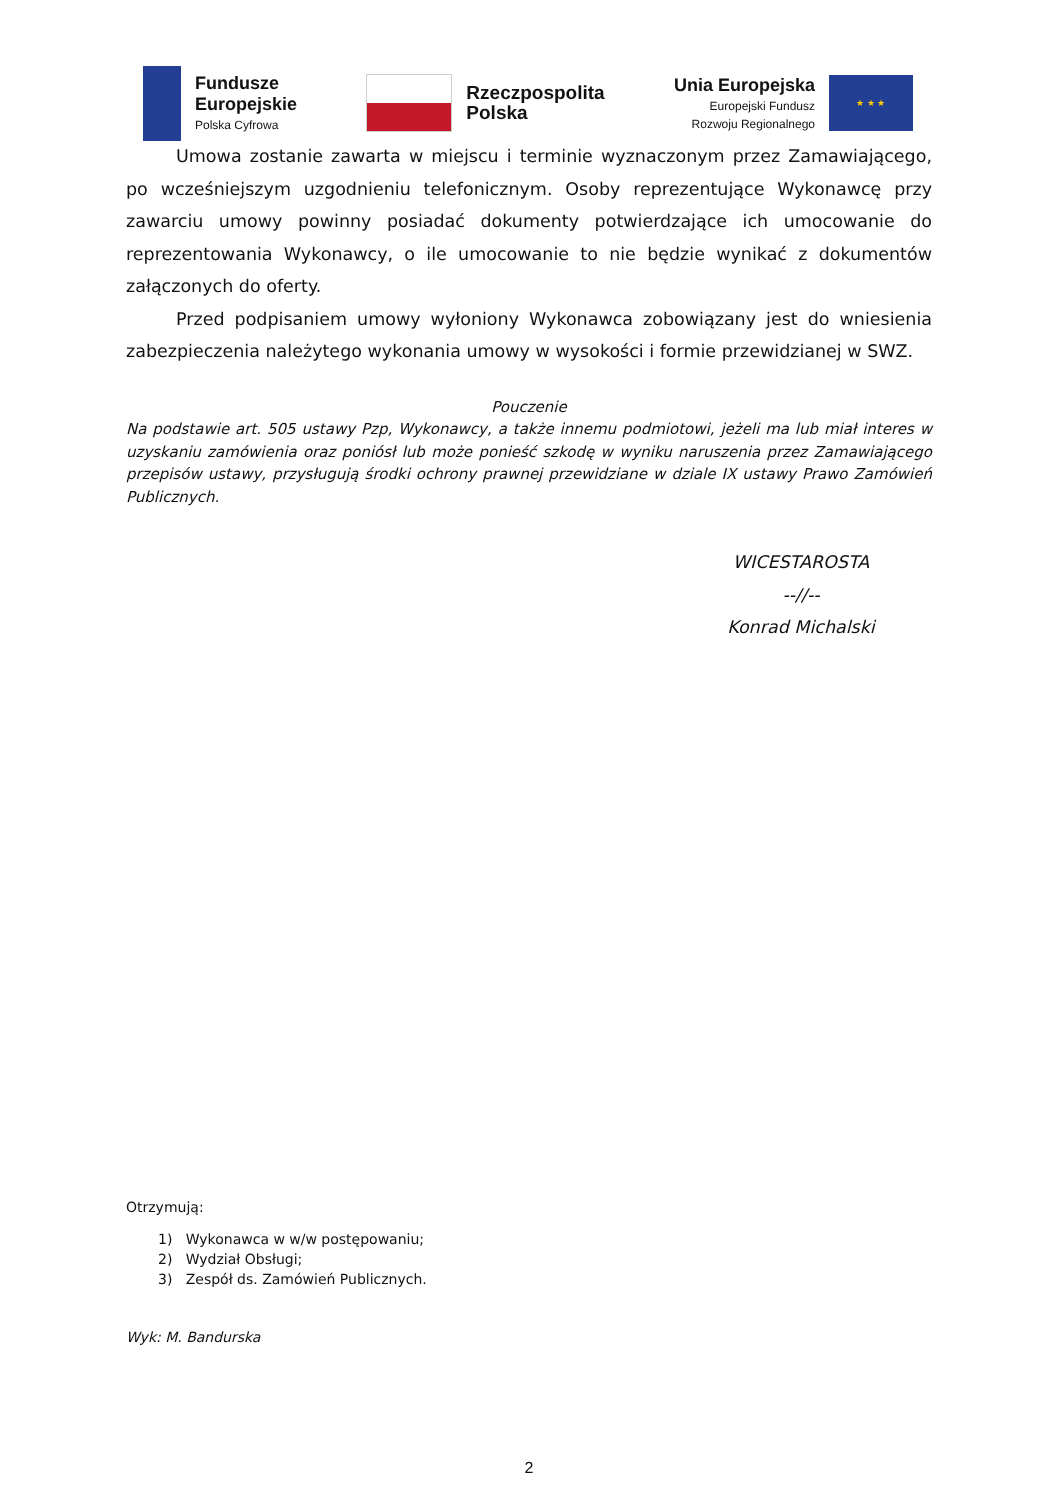Fundusze
Europejskie
Polska Cyfrowa
Rzeczpospolita
Polska
Unia Europejska
Europejski Fundusz
Rozwoju Regionalnego
★ ★ ★
Umowa zostanie zawarta w miejscu i terminie wyznaczonym przez Zamawiającego, po wcześniejszym uzgodnieniu telefonicznym. Osoby reprezentujące Wykonawcę przy zawarciu umowy powinny posiadać dokumenty potwierdzające ich umocowanie do reprezentowania Wykonawcy, o ile umocowanie to nie będzie wynikać z dokumentów załączonych do oferty.
Przed podpisaniem umowy wyłoniony Wykonawca zobowiązany jest do wniesienia zabezpieczenia należytego wykonania umowy w wysokości i formie przewidzianej w SWZ.
Pouczenie
Na podstawie art. 505 ustawy Pzp, Wykonawcy, a także innemu podmiotowi, jeżeli ma lub miał interes w uzyskaniu zamówienia oraz poniósł lub może ponieść szkodę w wyniku naruszenia przez Zamawiającego przepisów ustawy, przysługują środki ochrony prawnej przewidziane w dziale IX ustawy Prawo Zamówień Publicznych.
WICESTAROSTA
--//--
Konrad Michalski
Otrzymują:
1) Wykonawca w w/w postępowaniu;
2) Wydział Obsługi;
3) Zespół ds. Zamówień Publicznych.
Wyk: M. Bandurska
2